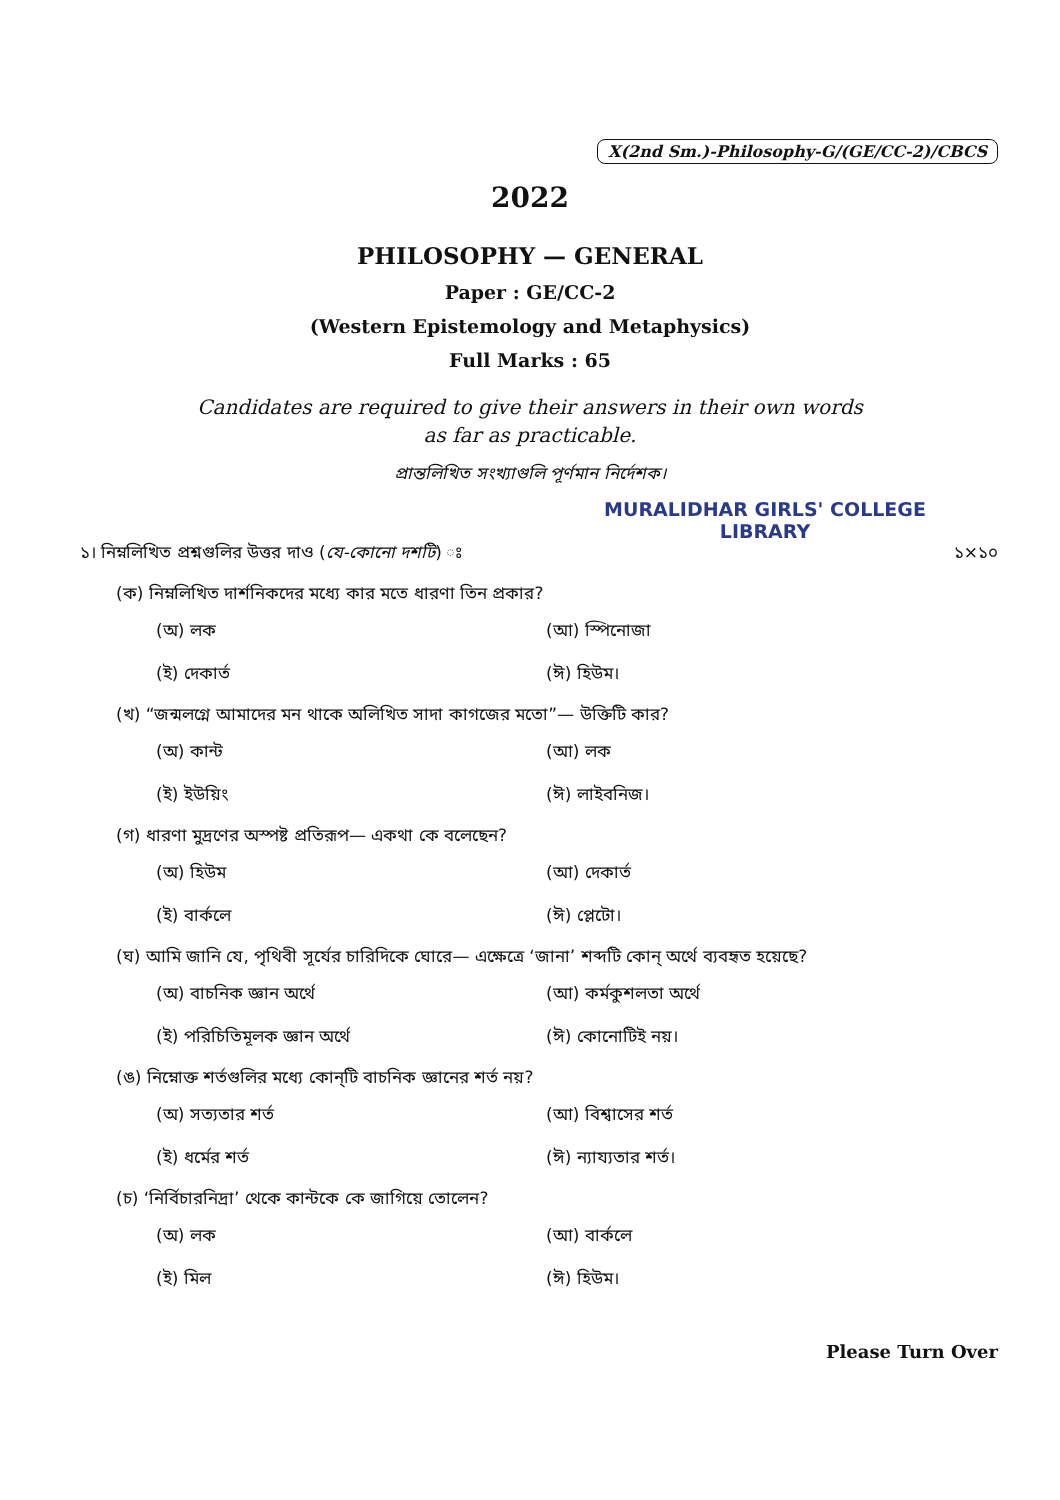X(2nd Sm.)-Philosophy-G/(GE/CC-2)/CBCS
2022
PHILOSOPHY — GENERAL
Paper : GE/CC-2
(Western Epistemology and Metaphysics)
Full Marks : 65
Candidates are required to give their answers in their own words
as far as practicable.
প্রান্তলিখিত সংখ্যাগুলি পূর্ণমান নির্দেশক।
MURALIDHAR GIRLS' COLLEGE
LIBRARY
১। নিম্নলিখিত প্রশ্নগুলির উত্তর দাও (যে-কোনো দশটি) ঃ ১×১০
(ক) নিম্নলিখিত দার্শনিকদের মধ্যে কার মতে ধারণা তিন প্রকার?
(অ) লক (আ) স্পিনোজা (ই) দেকার্ত (ঈ) হিউম।
(খ) “জন্মলগ্নে আমাদের মন থাকে অলিখিত সাদা কাগজের মতো”— উক্তিটি কার?
(অ) কান্ট (আ) লক (ই) ইউয়িং (ঈ) লাইবনিজ।
(গ) ধারণা মুদ্রণের অস্পষ্ট প্রতিরূপ— একথা কে বলেছেন?
(অ) হিউম (আ) দেকার্ত (ই) বার্কলে (ঈ) প্লেটো।
(ঘ) আমি জানি যে, পৃথিবী সূর্যের চারিদিকে ঘোরে— এক্ষেত্রে ‘জানা’ শব্দটি কোন্ অর্থে ব্যবহৃত হয়েছে?
(অ) বাচনিক জ্ঞান অর্থে (আ) কর্মকুশলতা অর্থে (ই) পরিচিতিমূলক জ্ঞান অর্থে (ঈ) কোনোটিই নয়।
(ঙ) নিম্নোক্ত শর্তগুলির মধ্যে কোন্‌টি বাচনিক জ্ঞানের শর্ত নয়?
(অ) সত্যতার শর্ত (আ) বিশ্বাসের শর্ত (ই) ধর্মের শর্ত (ঈ) ন্যায্যতার শর্ত।
(চ) ‘নির্বিচারনিদ্রা’ থেকে কান্টকে কে জাগিয়ে তোলেন?
(অ) লক (আ) বার্কলে (ই) মিল (ঈ) হিউম।
Please Turn Over